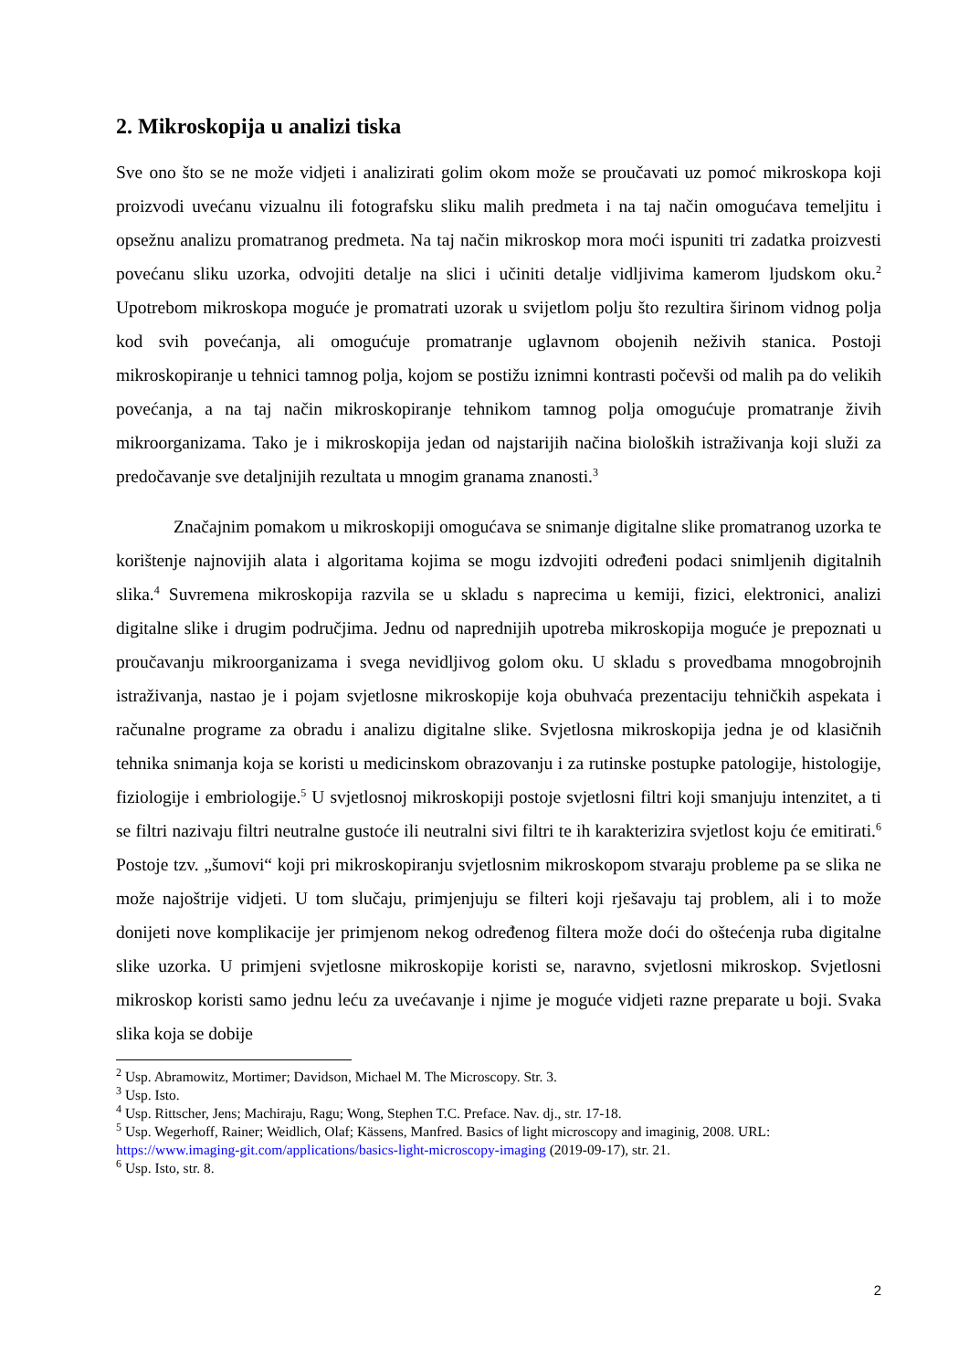2. Mikroskopija u analizi tiska
Sve ono što se ne može vidjeti i analizirati golim okom može se proučavati uz pomoć mikroskopa koji proizvodi uvećanu vizualnu ili fotografsku sliku malih predmeta i na taj način omogućava temeljitu i opsežnu analizu promatranog predmeta. Na taj način mikroskop mora moći ispuniti tri zadatka proizvesti povećanu sliku uzorka, odvojiti detalje na slici i učiniti detalje vidljivima kamerom ljudskom oku.<sup>2</sup> Upotrebom mikroskopa moguće je promatrati uzorak u svijetlom polju što rezultira širinom vidnog polja kod svih povećanja, ali omogućuje promatranje uglavnom obojenih neživih stanica. Postoji mikroskopiranje u tehnici tamnog polja, kojom se postižu iznimni kontrasti počevši od malih pa do velikih povećanja, a na taj način mikroskopiranje tehnikom tamnog polja omogućuje promatranje živih mikroorganizama. Tako je i mikroskopija jedan od najstarijih načina bioloških istraživanja koji služi za predočavanje sve detaljnijih rezultata u mnogim granama znanosti.<sup>3</sup>
Značajnim pomakom u mikroskopiji omogućava se snimanje digitalne slike promatranog uzorka te korištenje najnovijih alata i algoritama kojima se mogu izdvojiti određeni podaci snimljenih digitalnih slika.<sup>4</sup> Suvremena mikroskopija razvila se u skladu s naprecima u kemiji, fizici, elektronici, analizi digitalne slike i drugim područjima. Jednu od naprednijih upotreba mikroskopija moguće je prepoznati u proučavanju mikroorganizama i svega nevidljivog golom oku. U skladu s provedbama mnogobrojnih istraživanja, nastao je i pojam svjetlosne mikroskopije koja obuhvaća prezentaciju tehničkih aspekata i računalne programe za obradu i analizu digitalne slike. Svjetlosna mikroskopija jedna je od klasičnih tehnika snimanja koja se koristi u medicinskom obrazovanju i za rutinske postupke patologije, histologije, fiziologije i embriologije.<sup>5</sup> U svjetlosnoj mikroskopiji postoje svjetlosni filtri koji smanjuju intenzitet, a ti se filtri nazivaju filtri neutralne gustoće ili neutralni sivi filtri te ih karakterizira svjetlost koju će emitirati.<sup>6</sup> Postoje tzv. „šumovi“ koji pri mikroskopiranju svjetlosnim mikroskopom stvaraju probleme pa se slika ne može najoštrije vidjeti. U tom slučaju, primjenjuju se filteri koji rješavaju taj problem, ali i to može donijeti nove komplikacije jer primjenom nekog određenog filtera može doći do oštećenja ruba digitalne slike uzorka. U primjeni svjetlosne mikroskopije koristi se, naravno, svjetlosni mikroskop. Svjetlosni mikroskop koristi samo jednu leću za uvećavanje i njime je moguće vidjeti razne preparate u boji. Svaka slika koja se dobije
<sup>2</sup> Usp. Abramowitz, Mortimer; Davidson, Michael M. The Microscopy. Str. 3.
<sup>3</sup> Usp. Isto.
<sup>4</sup> Usp. Rittscher, Jens; Machiraju, Ragu; Wong, Stephen T.C. Preface. Nav. dj., str. 17-18.
<sup>5</sup> Usp. Wegerhoff, Rainer; Weidlich, Olaf; Kässens, Manfred. Basics of light microscopy and imaginig, 2008. URL: https://www.imaging-git.com/applications/basics-light-microscopy-imaging (2019-09-17), str. 21.
<sup>6</sup> Usp. Isto, str. 8.
2